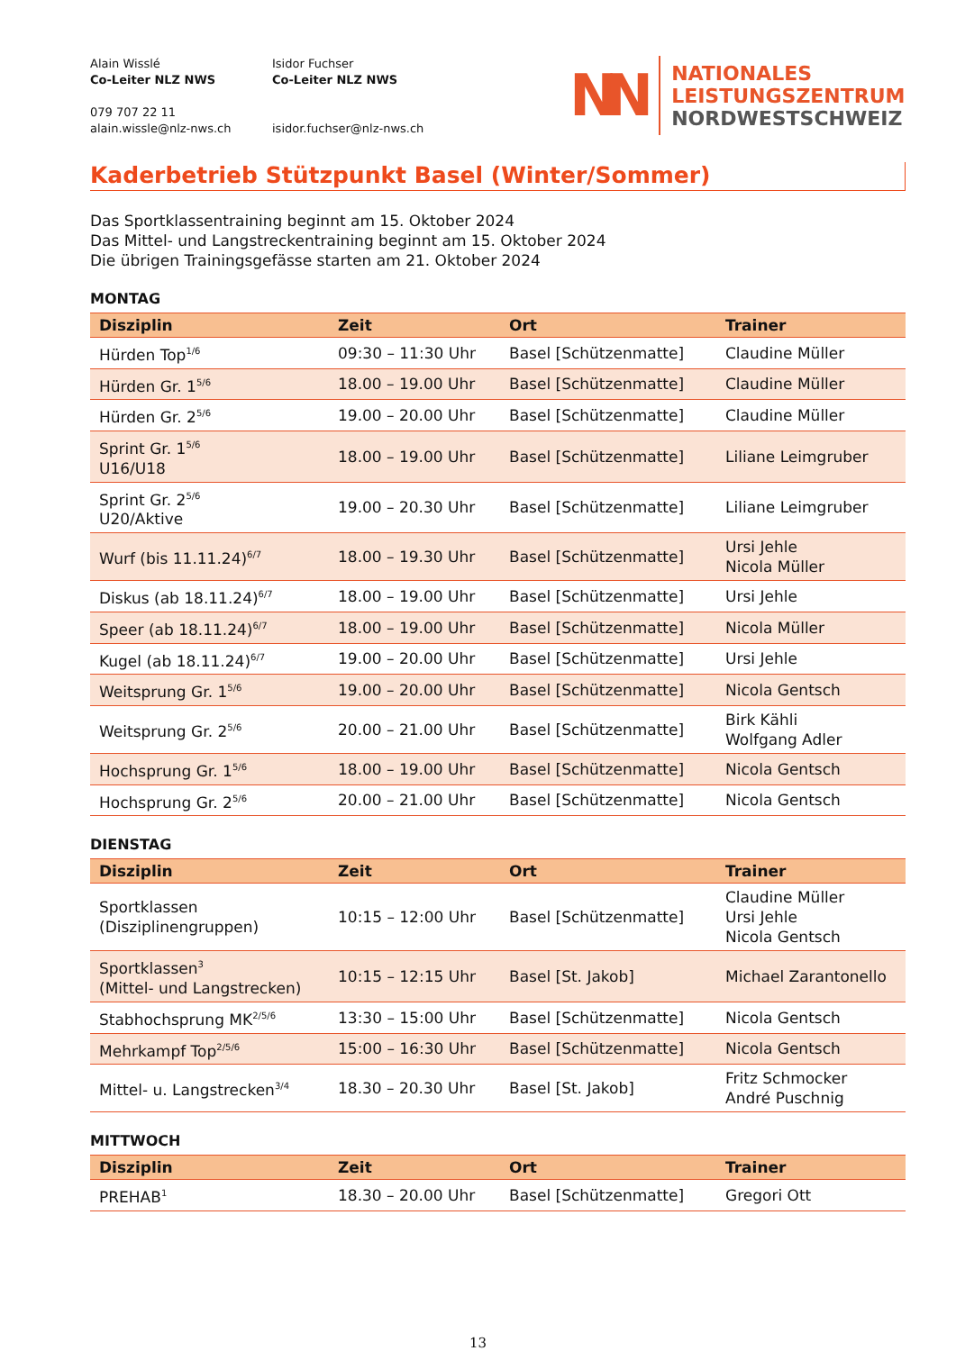Alain Wisslé
Co-Leiter NLZ NWS
079 707 22 11
alain.wissle@nlz-nws.ch
Isidor Fuchser
Co-Leiter NLZ NWS
isidor.fuchser@nlz-nws.ch
NN
NATIONALES
LEISTUNGSZENTRUM
NORDWESTSCHWEIZ
Kaderbetrieb Stützpunkt Basel (Winter/Sommer)
Das Sportklassentraining beginnt am 15. Oktober 2024
Das Mittel- und Langstreckentraining beginnt am 15. Oktober 2024
Die übrigen Trainingsgefässe starten am 21. Oktober 2024
MONTAG
| Disziplin | Zeit | Ort | Trainer |
| --- | --- | --- | --- |
| Hürden Top<sup>1/6</sup> | 09:30 – 11:30 Uhr | Basel [Schützenmatte] | Claudine Müller |
| Hürden Gr. 1<sup>5/6</sup> | 18.00 – 19.00 Uhr | Basel [Schützenmatte] | Claudine Müller |
| Hürden Gr. 2<sup>5/6</sup> | 19.00 – 20.00 Uhr | Basel [Schützenmatte] | Claudine Müller |
| Sprint Gr. 1<sup>5/6</sup> U16/U18 | 18.00 – 19.00 Uhr | Basel [Schützenmatte] | Liliane Leimgruber |
| Sprint Gr. 2<sup>5/6</sup> U20/Aktive | 19.00 – 20.30 Uhr | Basel [Schützenmatte] | Liliane Leimgruber |
| Wurf (bis 11.11.24)<sup>6/7</sup> | 18.00 – 19.30 Uhr | Basel [Schützenmatte] | Ursi Jehle Nicola Müller |
| Diskus (ab 18.11.24)<sup>6/7</sup> | 18.00 – 19.00 Uhr | Basel [Schützenmatte] | Ursi Jehle |
| Speer (ab 18.11.24)<sup>6/7</sup> | 18.00 – 19.00 Uhr | Basel [Schützenmatte] | Nicola Müller |
| Kugel (ab 18.11.24)<sup>6/7</sup> | 19.00 – 20.00 Uhr | Basel [Schützenmatte] | Ursi Jehle |
| Weitsprung Gr. 1<sup>5/6</sup> | 19.00 – 20.00 Uhr | Basel [Schützenmatte] | Nicola Gentsch |
| Weitsprung Gr. 2<sup>5/6</sup> | 20.00 – 21.00 Uhr | Basel [Schützenmatte] | Birk Kähli Wolfgang Adler |
| Hochsprung Gr. 1<sup>5/6</sup> | 18.00 – 19.00 Uhr | Basel [Schützenmatte] | Nicola Gentsch |
| Hochsprung Gr. 2<sup>5/6</sup> | 20.00 – 21.00 Uhr | Basel [Schützenmatte] | Nicola Gentsch |
DIENSTAG
| Disziplin | Zeit | Ort | Trainer |
| --- | --- | --- | --- |
| Sportklassen (Disziplinengruppen) | 10:15 – 12:00 Uhr | Basel [Schützenmatte] | Claudine Müller Ursi Jehle Nicola Gentsch |
| Sportklassen<sup>3</sup> (Mittel- und Langstrecken) | 10:15 – 12:15 Uhr | Basel [St. Jakob] | Michael Zarantonello |
| Stabhochsprung MK<sup>2/5/6</sup> | 13:30 – 15:00 Uhr | Basel [Schützenmatte] | Nicola Gentsch |
| Mehrkampf Top<sup>2/5/6</sup> | 15:00 – 16:30 Uhr | Basel [Schützenmatte] | Nicola Gentsch |
| Mittel- u. Langstrecken<sup>3/4</sup> | 18.30 – 20.30 Uhr | Basel [St. Jakob] | Fritz Schmocker André Puschnig |
MITTWOCH
| Disziplin | Zeit | Ort | Trainer |
| --- | --- | --- | --- |
| PREHAB<sup>1</sup> | 18.30 – 20.00 Uhr | Basel [Schützenmatte] | Gregori Ott |
13